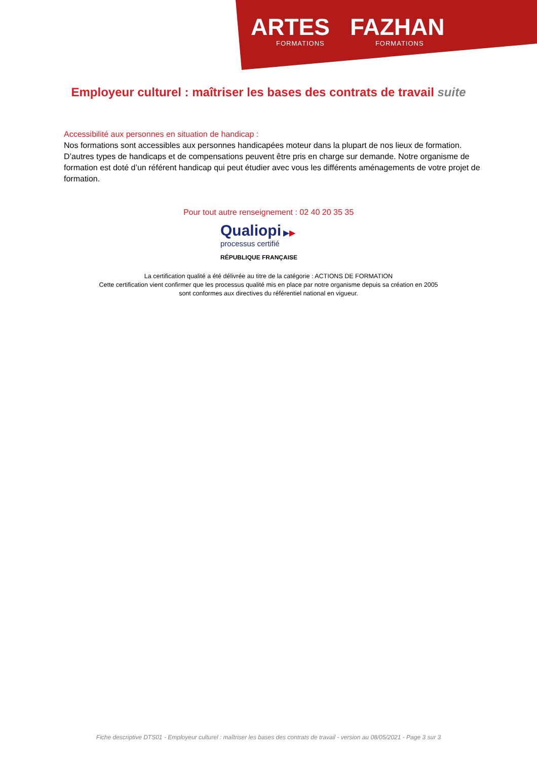ARTES
FORMATIONS
FAZHAN
FORMATIONS
Employeur culturel : maîtriser les bases des contrats de travail suite
Accessibilité aux personnes en situation de handicap :
Nos formations sont accessibles aux personnes handicapées moteur dans la plupart de nos lieux de formation. D’autres types de handicaps et de compensations peuvent être pris en charge sur demande. Notre organisme de formation est doté d’un référent handicap qui peut étudier avec vous les différents aménagements de votre projet de formation.
Pour tout autre renseignement : 02 40 20 35 35
Qualiopi ▶▶
processus certifié
RÉPUBLIQUE FRANÇAISE
La certification qualité a été délivrée au titre de la catégorie : ACTIONS DE FORMATION
Cette certification vient confirmer que les processus qualité mis en place par notre organisme depuis sa création en 2005
sont conformes aux directives du référentiel national en vigueur.
Fiche descriptive DTS01 - Employeur culturel : maîtriser les bases des contrats de travail - version au 08/05/2021 - Page 3 sur 3